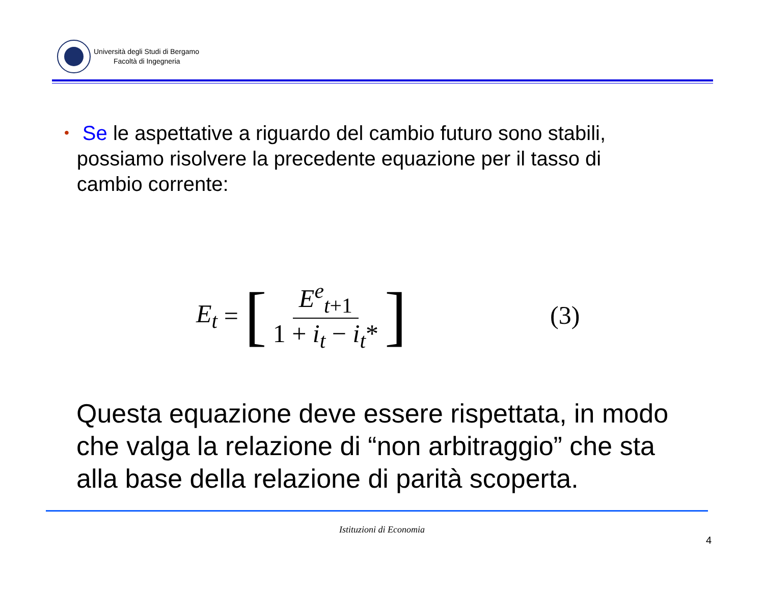Università degli Studi di Bergamo
Facoltà di Ingegneria
• Se le aspettative a riguardo del cambio futuro sono stabili, possiamo risolvere la precedente equazione per il tasso di cambio corrente:
E<sub>t</sub> = [E<sup>e</sup><sub>t+1</sub> 1 + i<sub>t</sub> − i<sub>t</sub>*]
(3)
Questa equazione deve essere rispettata, in modo che valga la relazione di “non arbitraggio” che sta alla base della relazione di parità scoperta.
Istituzioni di Economia
4